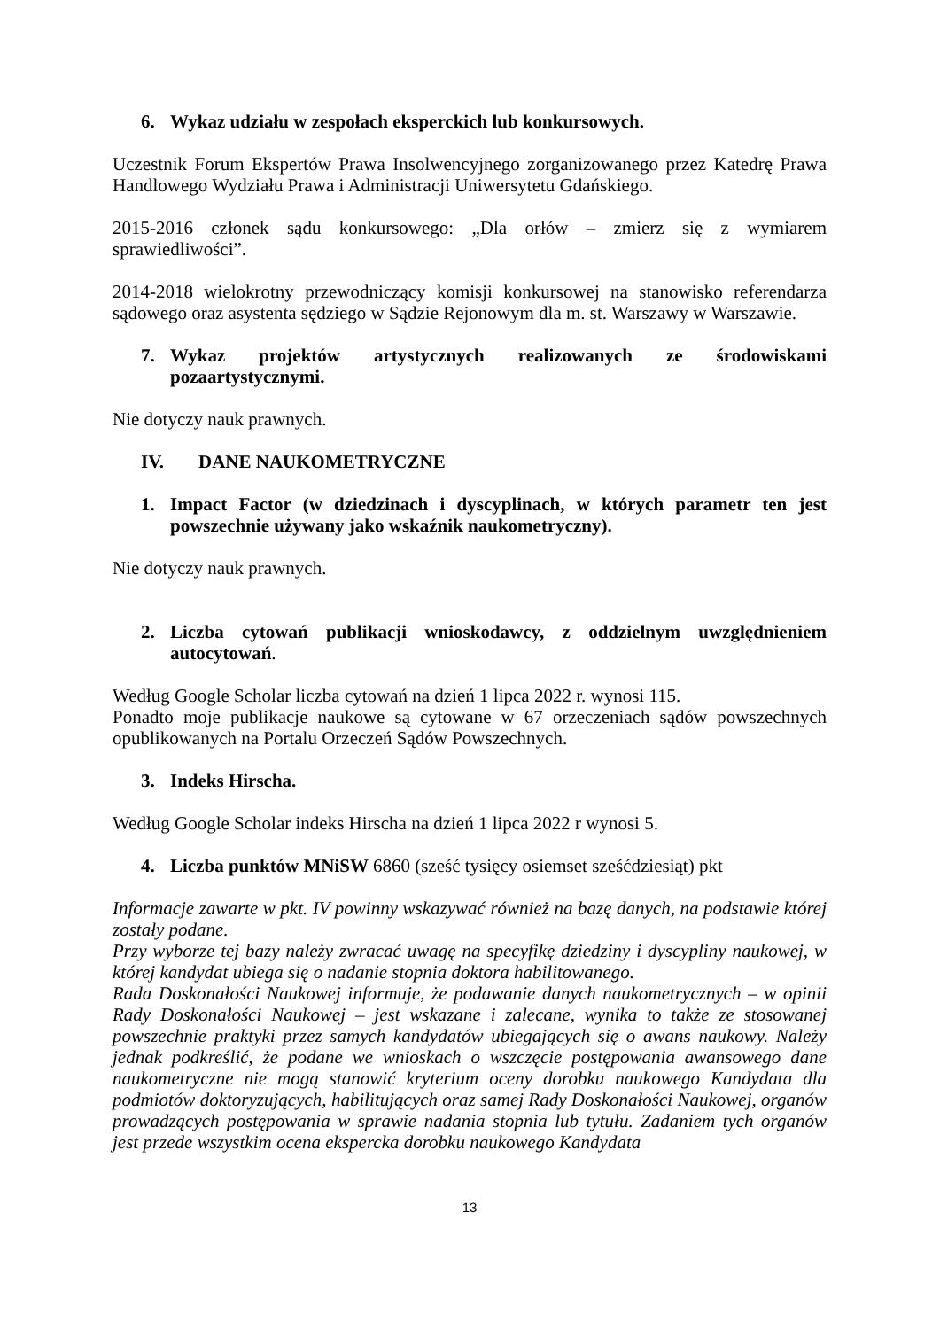6. Wykaz udziału w zespołach eksperckich lub konkursowych.
Uczestnik Forum Ekspertów Prawa Insolwencyjnego zorganizowanego przez Katedrę Prawa Handlowego Wydziału Prawa i Administracji Uniwersytetu Gdańskiego.
2015-2016 członek sądu konkursowego: „Dla orłów – zmierz się z wymiarem sprawiedliwości”.
2014-2018 wielokrotny przewodniczący komisji konkursowej na stanowisko referendarza sądowego oraz asystenta sędziego w Sądzie Rejonowym dla m. st. Warszawy w Warszawie.
7. Wykaz projektów artystycznych realizowanych ze środowiskami pozaartystycznymi.
Nie dotyczy nauk prawnych.
IV. DANE NAUKOMETRYCZNE
1. Impact Factor (w dziedzinach i dyscyplinach, w których parametr ten jest powszechnie używany jako wskaźnik naukometryczny).
Nie dotyczy nauk prawnych.
2. Liczba cytowań publikacji wnioskodawcy, z oddzielnym uwzględnieniem autocytowań.
Według Google Scholar liczba cytowań na dzień 1 lipca 2022 r. wynosi 115.
Ponadto moje publikacje naukowe są cytowane w 67 orzeczeniach sądów powszechnych opublikowanych na Portalu Orzeczeń Sądów Powszechnych.
3. Indeks Hirscha.
Według Google Scholar indeks Hirscha na dzień 1 lipca 2022 r wynosi 5.
4. Liczba punktów MNiSW 6860 (sześć tysięcy osiemset sześćdziesiąt) pkt
Informacje zawarte w pkt. IV powinny wskazywać również na bazę danych, na podstawie której zostały podane.
Przy wyborze tej bazy należy zwracać uwagę na specyfikę dziedziny i dyscypliny naukowej, w której kandydat ubiega się o nadanie stopnia doktora habilitowanego.
Rada Doskonałości Naukowej informuje, że podawanie danych naukometrycznych – w opinii Rady Doskonałości Naukowej – jest wskazane i zalecane, wynika to także ze stosowanej powszechnie praktyki przez samych kandydatów ubiegających się o awans naukowy. Należy jednak podkreślić, że podane we wnioskach o wszczęcie postępowania awansowego dane naukometryczne nie mogą stanowić kryterium oceny dorobku naukowego Kandydata dla podmiotów doktoryzujących, habilitujących oraz samej Rady Doskonałości Naukowej, organów prowadzących postępowania w sprawie nadania stopnia lub tytułu. Zadaniem tych organów jest przede wszystkim ocena ekspercka dorobku naukowego Kandydata
13